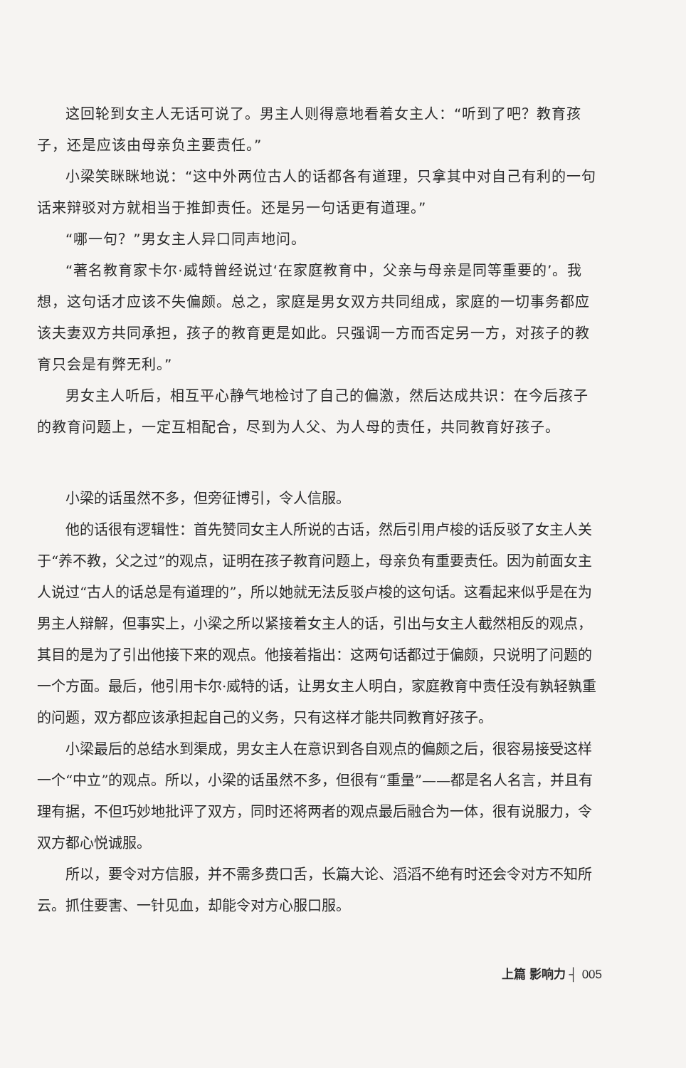这回轮到女主人无话可说了。男主人则得意地看着女主人：“听到了吧？教育孩子，还是应该由母亲负主要责任。”
小梁笑眯眯地说：“这中外两位古人的话都各有道理，只拿其中对自己有利的一句话来辩驳对方就相当于推卸责任。还是另一句话更有道理。”
“哪一句？”男女主人异口同声地问。
“著名教育家卡尔·威特曾经说过‘在家庭教育中，父亲与母亲是同等重要的’。我想，这句话才应该不失偏颇。总之，家庭是男女双方共同组成，家庭的一切事务都应该夫妻双方共同承担，孩子的教育更是如此。只强调一方而否定另一方，对孩子的教育只会是有弊无利。”
男女主人听后，相互平心静气地检讨了自己的偏激，然后达成共识：在今后孩子的教育问题上，一定互相配合，尽到为人父、为人母的责任，共同教育好孩子。
小梁的话虽然不多，但旁征博引，令人信服。
他的话很有逻辑性：首先赞同女主人所说的古话，然后引用卢梭的话反驳了女主人关于“养不教，父之过”的观点，证明在孩子教育问题上，母亲负有重要责任。因为前面女主人说过“古人的话总是有道理的”，所以她就无法反驳卢梭的这句话。这看起来似乎是在为男主人辩解，但事实上，小梁之所以紧接着女主人的话，引出与女主人截然相反的观点，其目的是为了引出他接下来的观点。他接着指出：这两句话都过于偏颇，只说明了问题的一个方面。最后，他引用卡尔·威特的话，让男女主人明白，家庭教育中责任没有孰轻孰重的问题，双方都应该承担起自己的义务，只有这样才能共同教育好孩子。
小梁最后的总结水到渠成，男女主人在意识到各自观点的偏颇之后，很容易接受这样一个“中立”的观点。所以，小梁的话虽然不多，但很有“重量”——都是名人名言，并且有理有据，不但巧妙地批评了双方，同时还将两者的观点最后融合为一体，很有说服力，令双方都心悦诚服。
所以，要令对方信服，并不需多费口舌，长篇大论、滔滔不绝有时还会令对方不知所云。抓住要害、一针见血，却能令对方心服口服。
上篇 影响力 ┤ 005